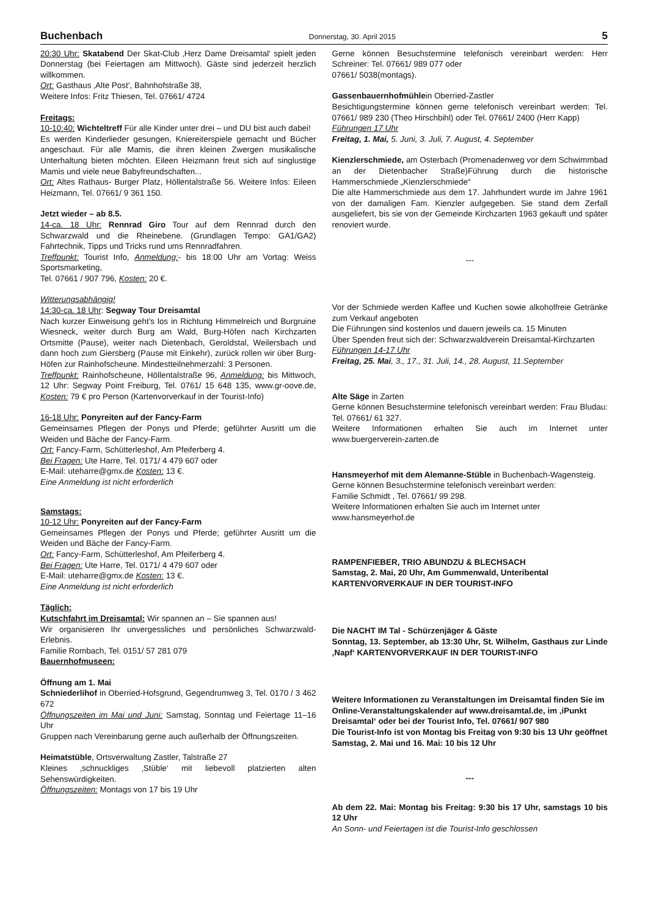Buchenbach Donnerstag, 30. April 2015 5
20:30 Uhr: Skatabend Der Skat-Club ‚Herz Dame Dreisamtal‘ spielt jeden Donnerstag (bei Feiertagen am Mittwoch). Gäste sind jederzeit herzlich willkommen.
Ort: Gasthaus ‚Alte Post‘, Bahnhofstraße 38,
Weitere Infos: Fritz Thiesen, Tel. 07661/ 4724
Freitags:
10-10:40: Wichteltreff Für alle Kinder unter drei – und DU bist auch dabei!
Es werden Kinderlieder gesungen, Kniereiterspiele gemacht und Bücher angeschaut. Für alle Mamis, die ihren kleinen Zwergen musikalische Unterhaltung bieten möchten. Eileen Heizmann freut sich auf singlustige Mamis und viele neue Babyfreundschaften...
Ort: Altes Rathaus- Burger Platz, Höllentalstraße 56. Weitere Infos: Eileen Heizmann, Tel. 07661/ 9 361 150.
Jetzt wieder – ab 8.5.
14-ca. 18 Uhr: Rennrad Giro Tour auf dem Rennrad durch den Schwarzwald und die Rheinebene. (Grundlagen Tempo: GA1/GA2) Fahrtechnik, Tipps und Tricks rund ums Rennradfahren.
Treffpunkt: Tourist Info, Anmeldung:- bis 18:00 Uhr am Vortag: Weiss Sportsmarketing,
Tel. 07661 / 907 796, Kosten: 20 €.
Witterungsabhängig!
14:30-ca. 18 Uhr: Segway Tour Dreisamtal
Nach kurzer Einweisung geht’s los in Richtung Himmelreich und Burgruine Wiesneck, weiter durch Burg am Wald, Burg-Höfen nach Kirchzarten Ortsmitte (Pause), weiter nach Dietenbach, Geroldstal, Weilersbach und dann hoch zum Giersberg (Pause mit Einkehr), zurück rollen wir über Burg-Höfen zur Rainhofscheune. Mindestteilnehmerzahl: 3 Personen.
Treffpunkt: Rainhofscheune, Höllentalstraße 96, Anmeldung: bis Mittwoch, 12 Uhr: Segway Point Freiburg, Tel. 0761/ 15 648 135, www.gr-oove.de, Kosten: 79 € pro Person (Kartenvorverkauf in der Tourist-Info)
16-18 Uhr: Ponyreiten auf der Fancy-Farm
Gemeinsames Pflegen der Ponys und Pferde; geführter Ausritt um die Weiden und Bäche der Fancy-Farm.
Ort: Fancy-Farm, Schütterleshof, Am Pfeiferberg 4.
Bei Fragen: Ute Harre, Tel. 0171/ 4 479 607 oder
E-Mail: uteharre@gmx.de Kosten: 13 €.
Eine Anmeldung ist nicht erforderlich
Samstags:
10-12 Uhr: Ponyreiten auf der Fancy-Farm
Gemeinsames Pflegen der Ponys und Pferde; geführter Ausritt um die Weiden und Bäche der Fancy-Farm.
Ort: Fancy-Farm, Schütterleshof, Am Pfeiferberg 4.
Bei Fragen: Ute Harre, Tel. 0171/ 4 479 607 oder
E-Mail: uteharre@gmx.de Kosten: 13 €.
Eine Anmeldung ist nicht erforderlich
Täglich:
Kutschfahrt im Dreisamtal: Wir spannen an – Sie spannen aus!
Wir organisieren Ihr unvergessliches und persönliches Schwarzwald-Erlebnis.
Familie Rombach, Tel. 0151/ 57 281 079
Bauernhofmuseen:
Öffnung am 1. Mai
Schniederlihof in Oberried-Hofsgrund, Gegendrumweg 3, Tel. 0170 / 3 462 672
Öffnungszeiten im Mai und Juni: Samstag, Sonntag und Feiertage 11–16 Uhr
Gruppen nach Vereinbarung gerne auch außerhalb der Öffnungszeiten.
Heimatstüble, Ortsverwaltung Zastler, Talstraße 27
Kleines ‚schnuckliges ‚Stüble‘ mit liebevoll platzierten alten Sehenswürdigkeiten.
Öffnungszeiten: Montags von 17 bis 19 Uhr
Gerne können Besuchstermine telefonisch vereinbart werden: Herr Schreiner: Tel. 07661/ 989 077 oder
07661/ 5038(montags).
Gassenbauernhofmühlein Oberried-Zastler
Besichtigungstermine können gerne telefonisch vereinbart werden: Tel. 07661/ 989 230 (Theo Hirschbihl) oder Tel. 07661/ 2400 (Herr Kapp)
Führungen 17 Uhr
Freitag, 1. Mai, 5. Juni, 3. Juli, 7. August, 4. September
Kienzlerschmiede, am Osterbach (Promenadenweg vor dem Schwimmbad an der Dietenbacher Straße)Führung durch die historische Hammerschmiede „Kienzlerschmiede“
Die alte Hammerschmiede aus dem 17. Jahrhundert wurde im Jahre 1961 von der damaligen Fam. Kienzler aufgegeben. Sie stand dem Zerfall ausgeliefert, bis sie von der Gemeinde Kirchzarten 1963 gekauft und später renoviert wurde.
---
Vor der Schmiede werden Kaffee und Kuchen sowie alkoholfreie Getränke zum Verkauf angeboten
Die Führungen sind kostenlos und dauern jeweils ca. 15 Minuten
Über Spenden freut sich der: Schwarzwaldverein Dreisamtal-Kirchzarten
Führungen 14-17 Uhr
Freitag, 25. Mai, 3., 17., 31. Juli, 14., 28. August, 11.September
Alte Säge in Zarten
Gerne können Besuchstermine telefonisch vereinbart werden: Frau Bludau: Tel. 07661/ 61 327.
Weitere Informationen erhalten Sie auch im Internet unter www.buergerverein-zarten.de
Hansmeyerhof mit dem Alemanne-Stüble in Buchenbach-Wagensteig.
Gerne können Besuchstermine telefonisch vereinbart werden:
Familie Schmidt , Tel. 07661/ 99 298.
Weitere Informationen erhalten Sie auch im Internet unter
www.hansmeyerhof.de
RAMPENFIEBER, TRIO ABUNDZU & BLECHSACH
Samstag, 2. Mai, 20 Uhr, Am Gummenwald, Unteribental
KARTENVORVERKAUF IN DER TOURIST-INFO
Die NACHT IM Tal - Schürzenjäger & Gäste
Sonntag, 13. September, ab 13:30 Uhr, St. Wilhelm, Gasthaus zur Linde ‚Napf‘ KARTENVORVERKAUF IN DER TOURIST-INFO
Weitere Informationen zu Veranstaltungen im Dreisamtal finden Sie im Online-Veranstaltungskalender auf www.dreisamtal.de, im ‚iPunkt Dreisamtal‘ oder bei der Tourist Info, Tel. 07661/ 907 980
Die Tourist-Info ist von Montag bis Freitag von 9:30 bis 13 Uhr geöffnet
Samstag, 2. Mai und 16. Mai: 10 bis 12 Uhr
---
Ab dem 22. Mai: Montag bis Freitag: 9:30 bis 17 Uhr, samstags 10 bis 12 Uhr
An Sonn- und Feiertagen ist die Tourist-Info geschlossen